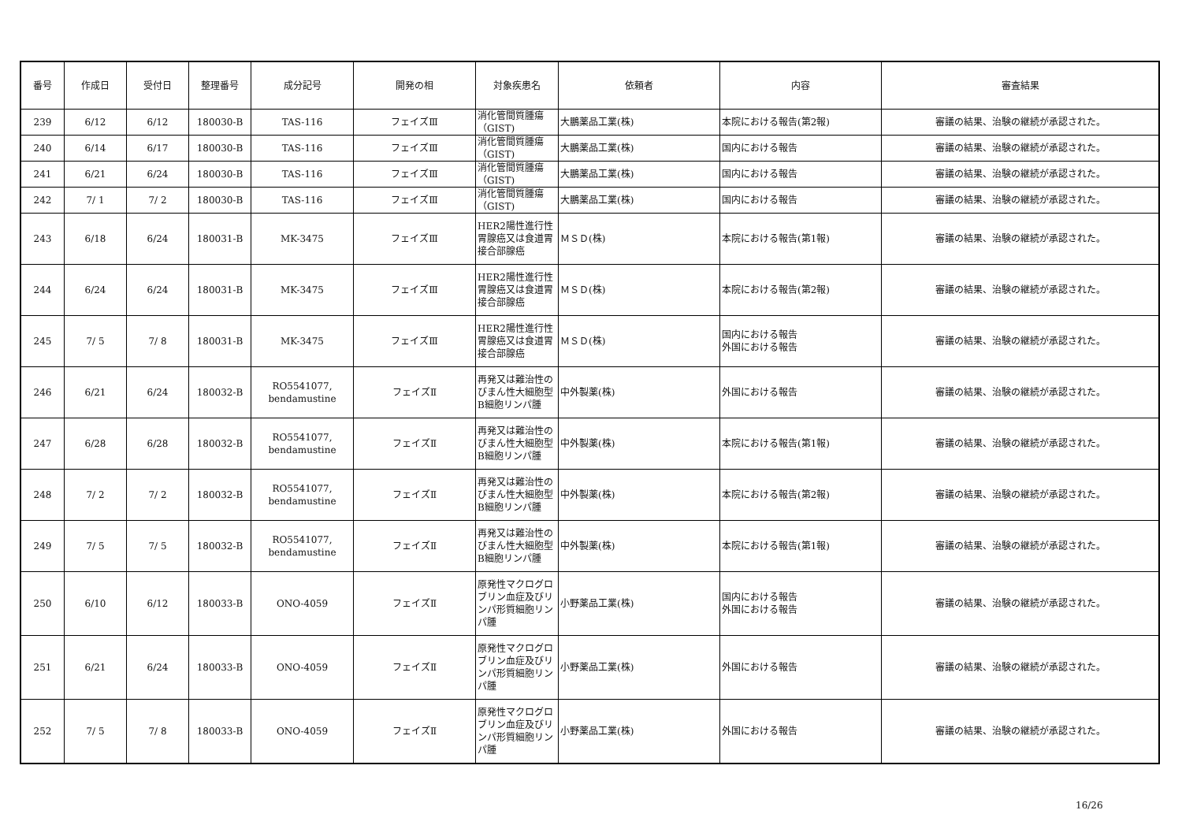| 番号 | 作成日 | 受付日 | 整理番号 | 成分記号 | 開発の相 | 対象疾患名 | 依頼者 | 内容 | 審査結果 |
| --- | --- | --- | --- | --- | --- | --- | --- | --- | --- |
| 239 | 6/12 | 6/12 | 180030-B | TAS-116 | フェイズⅢ | 消化管間質腫瘍（GIST) | 大鵬薬品工業(株) | 本院における報告(第2報) | 審議の結果、治験の継続が承認された。 |
| 240 | 6/14 | 6/17 | 180030-B | TAS-116 | フェイズⅢ | 消化管間質腫瘍（GIST) | 大鵬薬品工業(株) | 国内における報告 | 審議の結果、治験の継続が承認された。 |
| 241 | 6/21 | 6/24 | 180030-B | TAS-116 | フェイズⅢ | 消化管間質腫瘍（GIST) | 大鵬薬品工業(株) | 国内における報告 | 審議の結果、治験の継続が承認された。 |
| 242 | 7/ 1 | 7/ 2 | 180030-B | TAS-116 | フェイズⅢ | 消化管間質腫瘍（GIST) | 大鵬薬品工業(株) | 国内における報告 | 審議の結果、治験の継続が承認された。 |
| 243 | 6/18 | 6/24 | 180031-B | MK-3475 | フェイズⅢ | HER2陽性進行性胃腺癌又は食道胃接合部腺癌 | ＭＳＤ(株) | 本院における報告(第1報) | 審議の結果、治験の継続が承認された。 |
| 244 | 6/24 | 6/24 | 180031-B | MK-3475 | フェイズⅢ | HER2陽性進行性胃腺癌又は食道胃接合部腺癌 | ＭＳＤ(株) | 本院における報告(第2報) | 審議の結果、治験の継続が承認された。 |
| 245 | 7/ 5 | 7/ 8 | 180031-B | MK-3475 | フェイズⅢ | HER2陽性進行性胃腺癌又は食道胃接合部腺癌 | ＭＳＤ(株) | 国内における報告 外国における報告 | 審議の結果、治験の継続が承認された。 |
| 246 | 6/21 | 6/24 | 180032-B | RO5541077, bendamustine | フェイズⅡ | 再発又は難治性のびまん性大細胞型B細胞リンパ腫 | 中外製薬(株) | 外国における報告 | 審議の結果、治験の継続が承認された。 |
| 247 | 6/28 | 6/28 | 180032-B | RO5541077, bendamustine | フェイズⅡ | 再発又は難治性のびまん性大細胞型B細胞リンパ腫 | 中外製薬(株) | 本院における報告(第1報) | 審議の結果、治験の継続が承認された。 |
| 248 | 7/ 2 | 7/ 2 | 180032-B | RO5541077, bendamustine | フェイズⅡ | 再発又は難治性のびまん性大細胞型B細胞リンパ腫 | 中外製薬(株) | 本院における報告(第2報) | 審議の結果、治験の継続が承認された。 |
| 249 | 7/ 5 | 7/ 5 | 180032-B | RO5541077, bendamustine | フェイズⅡ | 再発又は難治性のびまん性大細胞型B細胞リンパ腫 | 中外製薬(株) | 本院における報告(第1報) | 審議の結果、治験の継続が承認された。 |
| 250 | 6/10 | 6/12 | 180033-B | ONO-4059 | フェイズⅡ | 原発性マクログロブリン血症及びリンパ形質細胞リンパ腫 | 小野薬品工業(株) | 国内における報告 外国における報告 | 審議の結果、治験の継続が承認された。 |
| 251 | 6/21 | 6/24 | 180033-B | ONO-4059 | フェイズⅡ | 原発性マクログロブリン血症及びリンパ形質細胞リンパ腫 | 小野薬品工業(株) | 外国における報告 | 審議の結果、治験の継続が承認された。 |
| 252 | 7/ 5 | 7/ 8 | 180033-B | ONO-4059 | フェイズⅡ | 原発性マクログロブリン血症及びリンパ形質細胞リンパ腫 | 小野薬品工業(株) | 外国における報告 | 審議の結果、治験の継続が承認された。 |
16/26